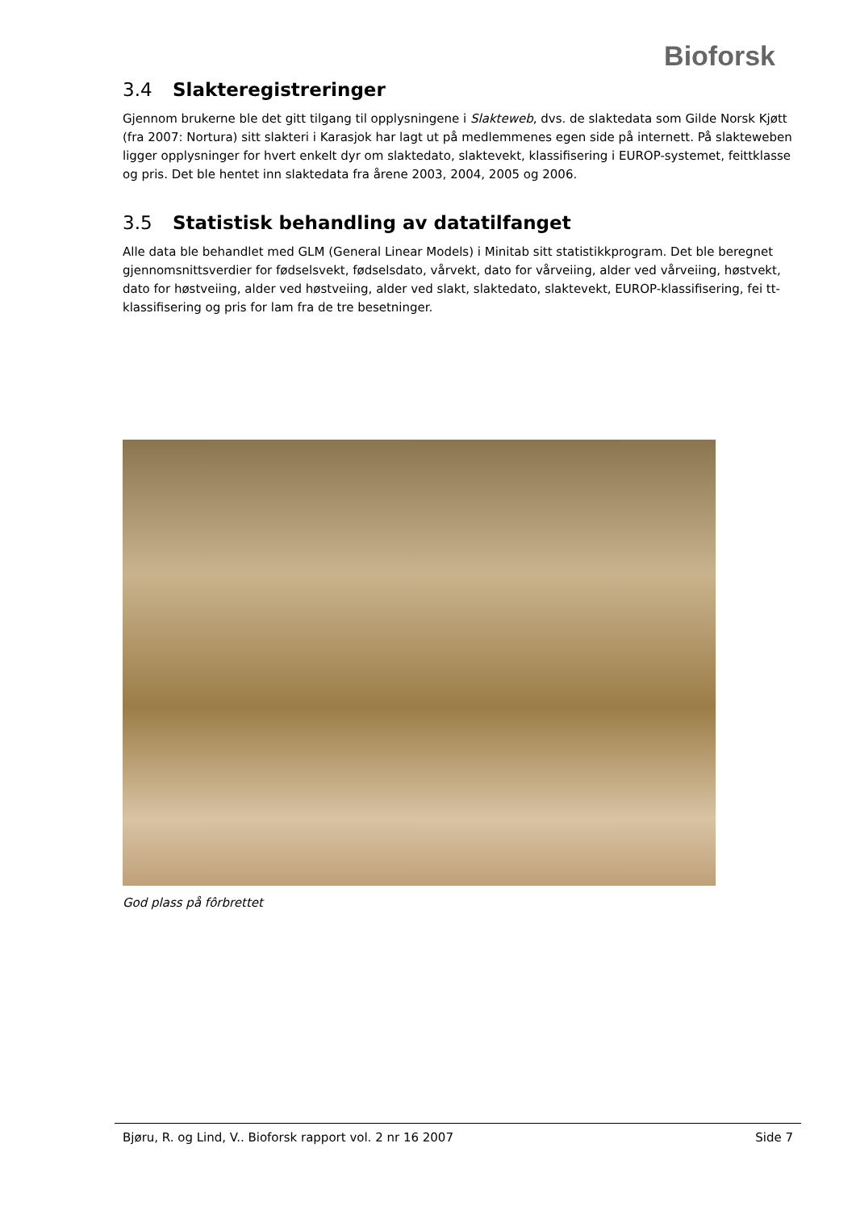Bioforsk
3.4 Slakteregistreringer
Gjennom brukerne ble det gitt tilgang til opplysningene i Slakteweb, dvs. de slaktedata som Gilde Norsk Kjøtt (fra 2007: Nortura) sitt slakteri i Karasjok har lagt ut på medlemmenes egen side på internett. På slakteweben ligger opplysninger for hvert enkelt dyr om slaktedato, slaktevekt, klassifisering i EUROP-systemet, feittklasse og pris. Det ble hentet inn slaktedata fra årene 2003, 2004, 2005 og 2006.
3.5 Statistisk behandling av datatilfanget
Alle data ble behandlet med GLM (General Linear Models) i Minitab sitt statistikkprogram. Det ble beregnet gjennomsnittsverdier for fødselsvekt, fødselsdato, vårvekt, dato for vårveiing, alder ved vårveiing, høstvekt, dato for høstveiing, alder ved høstveiing, alder ved slakt, slaktedato, slaktevekt, EUROP-klassifisering, fei tt-klassifisering og pris for lam fra de tre besetninger.
God plass på fôrbrettet
Bjøru, R. og Lind, V.. Bioforsk rapport vol. 2 nr 16 2007 Side 7